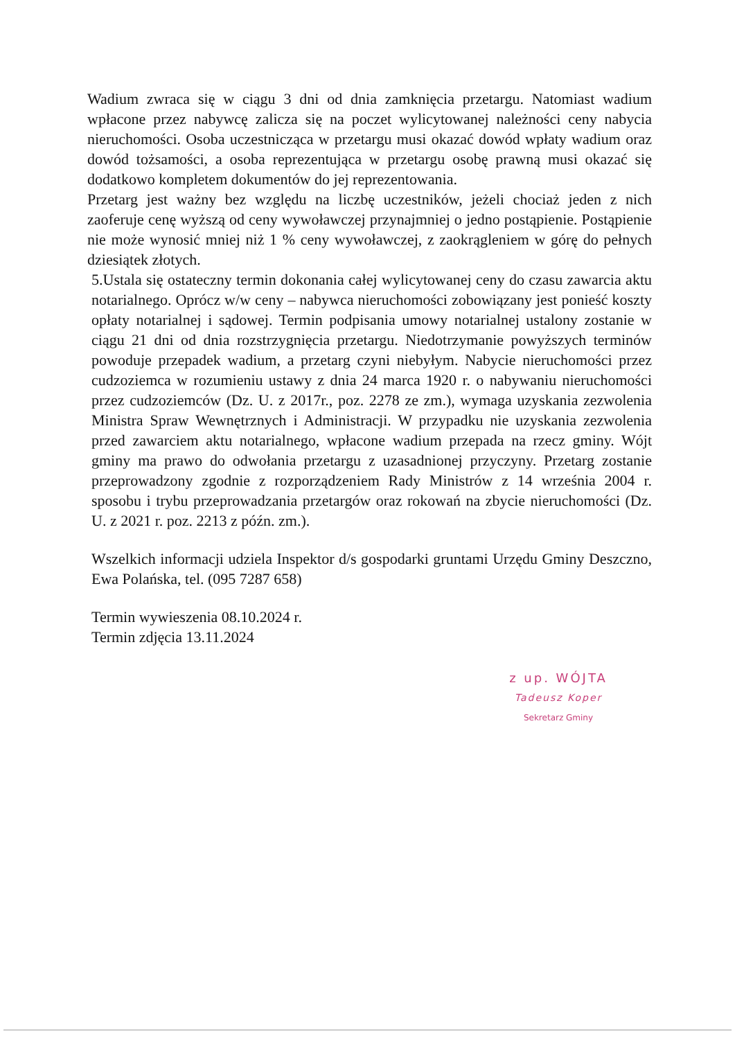Wadium zwraca się w ciągu 3 dni od dnia zamknięcia przetargu. Natomiast wadium wpłacone przez nabywcę zalicza się na poczet wylicytowanej należności ceny nabycia nieruchomości. Osoba uczestnicząca w przetargu musi okazać dowód wpłaty wadium oraz dowód tożsamości, a osoba reprezentująca w przetargu osobę prawną musi okazać się dodatkowo kompletem dokumentów do jej reprezentowania.
Przetarg jest ważny bez względu na liczbę uczestników, jeżeli chociaż jeden z nich zaoferuje cenę wyższą od ceny wywoławczej przynajmniej o jedno postąpienie. Postąpienie nie może wynosić mniej niż 1 % ceny wywoławczej, z zaokrągleniem w górę do pełnych dziesiątek złotych.
5.Ustala się ostateczny termin dokonania całej wylicytowanej ceny do czasu zawarcia aktu notarialnego. Oprócz w/w ceny – nabywca nieruchomości zobowiązany jest ponieść koszty opłaty notarialnej i sądowej. Termin podpisania umowy notarialnej ustalony zostanie w ciągu 21 dni od dnia rozstrzygnięcia przetargu. Niedotrzymanie powyższych terminów powoduje przepadek wadium, a przetarg czyni niebyłym. Nabycie nieruchomości przez cudzoziemca w rozumieniu ustawy z dnia 24 marca 1920 r. o nabywaniu nieruchomości przez cudzoziemców (Dz. U. z 2017r., poz. 2278 ze zm.), wymaga uzyskania zezwolenia Ministra Spraw Wewnętrznych i Administracji. W przypadku nie uzyskania zezwolenia przed zawarciem aktu notarialnego, wpłacone wadium przepada na rzecz gminy. Wójt gminy ma prawo do odwołania przetargu z uzasadnionej przyczyny. Przetarg zostanie przeprowadzony zgodnie z rozporządzeniem Rady Ministrów z 14 września 2004 r. sposobu i trybu przeprowadzania przetargów oraz rokowań na zbycie nieruchomości (Dz. U. z 2021 r. poz. 2213 z późn. zm.).
Wszelkich informacji udziela Inspektor d/s gospodarki gruntami Urzędu Gminy Deszczno, Ewa Polańska, tel. (095 7287 658)
Termin wywieszenia 08.10.2024 r.
Termin zdjęcia 13.11.2024
z up. WÓJTA
Tadeusz Koper
Sekretarz Gminy